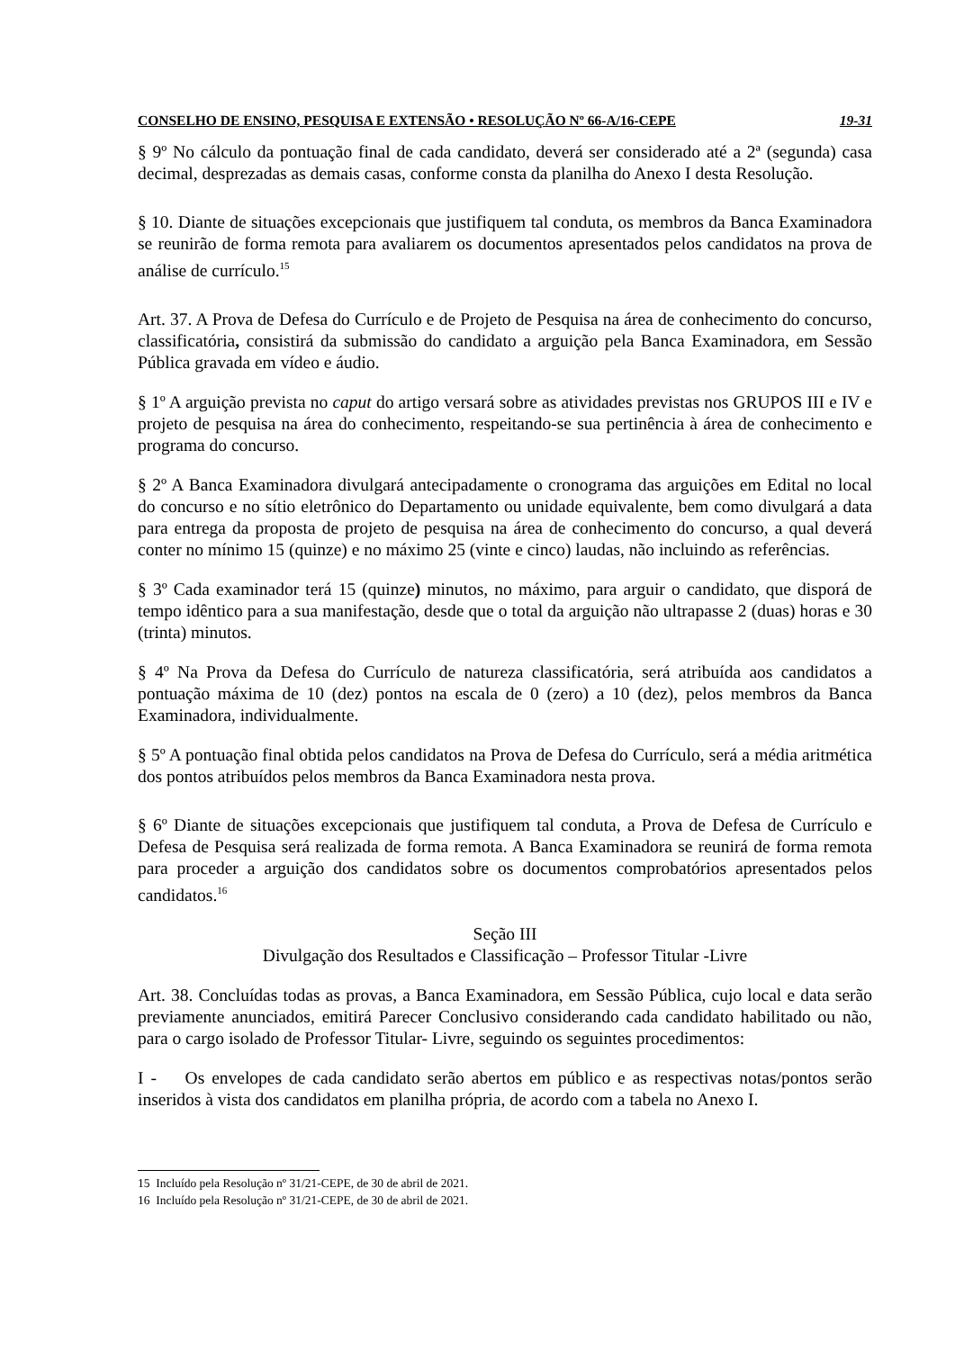CONSELHO DE ENSINO, PESQUISA E EXTENSÃO • RESOLUÇÃO Nº 66-A/16-CEPE 19-31
§ 9º No cálculo da pontuação final de cada candidato, deverá ser considerado até a 2ª (segunda) casa decimal, desprezadas as demais casas, conforme consta da planilha do Anexo I desta Resolução.
§ 10. Diante de situações excepcionais que justifiquem tal conduta, os membros da Banca Examinadora se reunirão de forma remota para avaliarem os documentos apresentados pelos candidatos na prova de análise de currículo.<sup>15</sup>
Art. 37. A Prova de Defesa do Currículo e de Projeto de Pesquisa na área de conhecimento do concurso, classificatória, consistirá da submissão do candidato a arguição pela Banca Examinadora, em Sessão Pública gravada em vídeo e áudio.
§ 1º A arguição prevista no caput do artigo versará sobre as atividades previstas nos GRUPOS III e IV e projeto de pesquisa na área do conhecimento, respeitando-se sua pertinência à área de conhecimento e programa do concurso.
§ 2º A Banca Examinadora divulgará antecipadamente o cronograma das arguições em Edital no local do concurso e no sítio eletrônico do Departamento ou unidade equivalente, bem como divulgará a data para entrega da proposta de projeto de pesquisa na área de conhecimento do concurso, a qual deverá conter no mínimo 15 (quinze) e no máximo 25 (vinte e cinco) laudas, não incluindo as referências.
§ 3º Cada examinador terá 15 (quinze) minutos, no máximo, para arguir o candidato, que disporá de tempo idêntico para a sua manifestação, desde que o total da arguição não ultrapasse 2 (duas) horas e 30 (trinta) minutos.
§ 4º Na Prova da Defesa do Currículo de natureza classificatória, será atribuída aos candidatos a pontuação máxima de 10 (dez) pontos na escala de 0 (zero) a 10 (dez), pelos membros da Banca Examinadora, individualmente.
§ 5º A pontuação final obtida pelos candidatos na Prova de Defesa do Currículo, será a média aritmética dos pontos atribuídos pelos membros da Banca Examinadora nesta prova.
§ 6º Diante de situações excepcionais que justifiquem tal conduta, a Prova de Defesa de Currículo e Defesa de Pesquisa será realizada de forma remota. A Banca Examinadora se reunirá de forma remota para proceder a arguição dos candidatos sobre os documentos comprobatórios apresentados pelos candidatos.<sup>16</sup>
Seção III
Divulgação dos Resultados e Classificação – Professor Titular -Livre
Art. 38. Concluídas todas as provas, a Banca Examinadora, em Sessão Pública, cujo local e data serão previamente anunciados, emitirá Parecer Conclusivo considerando cada candidato habilitado ou não, para o cargo isolado de Professor Titular- Livre, seguindo os seguintes procedimentos:
I - Os envelopes de cada candidato serão abertos em público e as respectivas notas/pontos serão inseridos à vista dos candidatos em planilha própria, de acordo com a tabela no Anexo I.
15 Incluído pela Resolução nº 31/21-CEPE, de 30 de abril de 2021.
16 Incluído pela Resolução nº 31/21-CEPE, de 30 de abril de 2021.